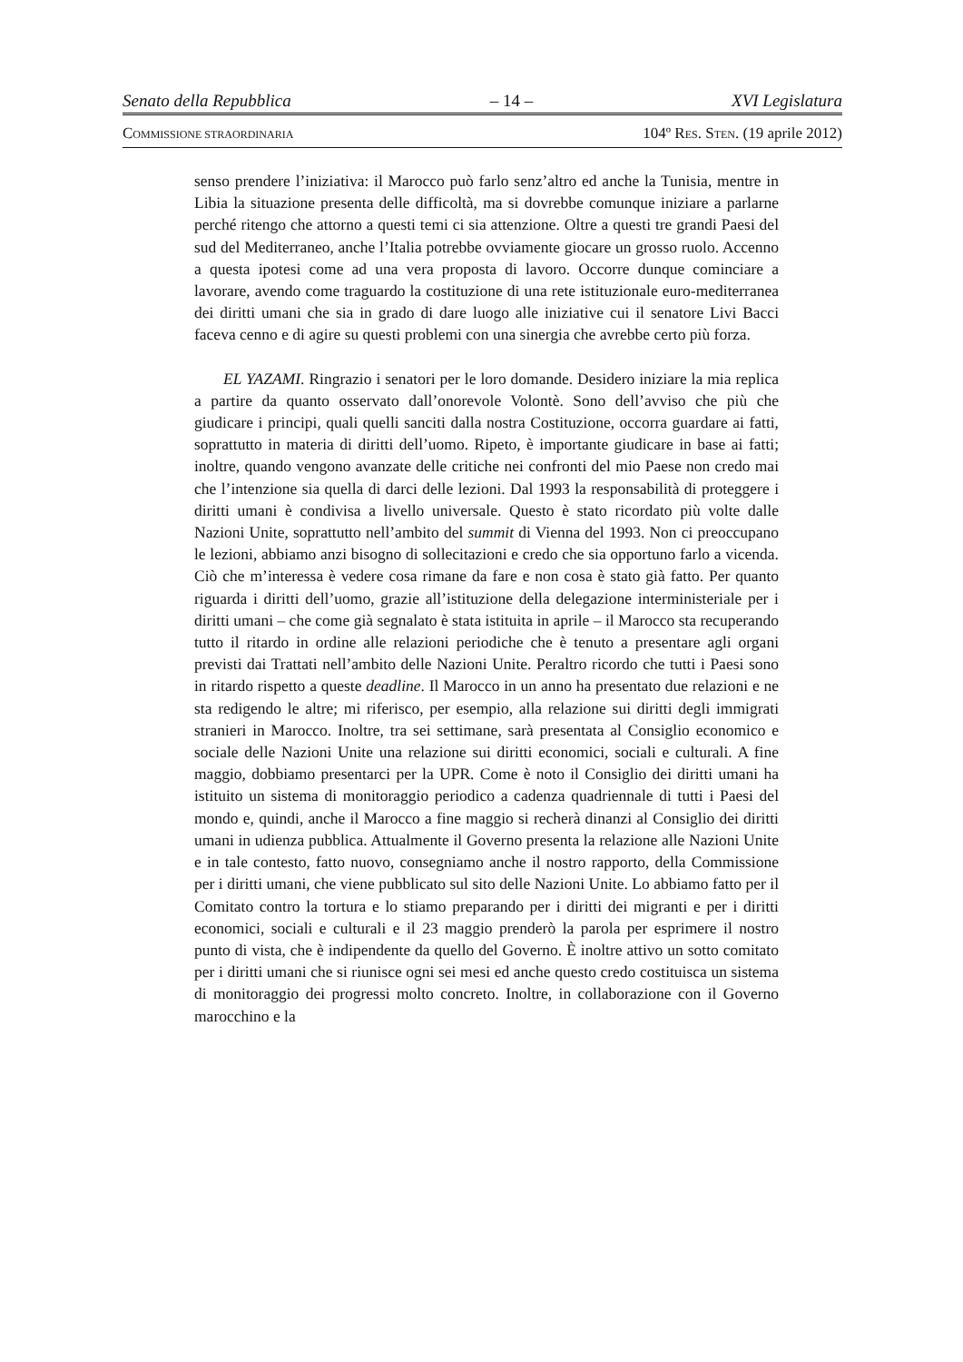Senato della Repubblica – 14 – XVI Legislatura
COMMISSIONE STRAORDINARIA 104º RES. STEN. (19 aprile 2012)
senso prendere l’iniziativa: il Marocco può farlo senz’altro ed anche la Tunisia, mentre in Libia la situazione presenta delle difficoltà, ma si dovrebbe comunque iniziare a parlarne perché ritengo che attorno a questi temi ci sia attenzione. Oltre a questi tre grandi Paesi del sud del Mediterraneo, anche l’Italia potrebbe ovviamente giocare un grosso ruolo. Accenno a questa ipotesi come ad una vera proposta di lavoro. Occorre dunque cominciare a lavorare, avendo come traguardo la costituzione di una rete istituzionale euro-mediterranea dei diritti umani che sia in grado di dare luogo alle iniziative cui il senatore Livi Bacci faceva cenno e di agire su questi problemi con una sinergia che avrebbe certo più forza.
EL YAZAMI. Ringrazio i senatori per le loro domande. Desidero iniziare la mia replica a partire da quanto osservato dall’onorevole Volontè. Sono dell’avviso che più che giudicare i principi, quali quelli sanciti dalla nostra Costituzione, occorra guardare ai fatti, soprattutto in materia di diritti dell’uomo. Ripeto, è importante giudicare in base ai fatti; inoltre, quando vengono avanzate delle critiche nei confronti del mio Paese non credo mai che l’intenzione sia quella di darci delle lezioni. Dal 1993 la responsabilità di proteggere i diritti umani è condivisa a livello universale. Questo è stato ricordato più volte dalle Nazioni Unite, soprattutto nell’ambito del summit di Vienna del 1993. Non ci preoccupano le lezioni, abbiamo anzi bisogno di sollecitazioni e credo che sia opportuno farlo a vicenda. Ciò che m’interessa è vedere cosa rimane da fare e non cosa è stato già fatto. Per quanto riguarda i diritti dell’uomo, grazie all’istituzione della delegazione interministeriale per i diritti umani – che come già segnalato è stata istituita in aprile – il Marocco sta recuperando tutto il ritardo in ordine alle relazioni periodiche che è tenuto a presentare agli organi previsti dai Trattati nell’ambito delle Nazioni Unite. Peraltro ricordo che tutti i Paesi sono in ritardo rispetto a queste deadline. Il Marocco in un anno ha presentato due relazioni e ne sta redigendo le altre; mi riferisco, per esempio, alla relazione sui diritti degli immigrati stranieri in Marocco. Inoltre, tra sei settimane, sarà presentata al Consiglio economico e sociale delle Nazioni Unite una relazione sui diritti economici, sociali e culturali. A fine maggio, dobbiamo presentarci per la UPR. Come è noto il Consiglio dei diritti umani ha istituito un sistema di monitoraggio periodico a cadenza quadriennale di tutti i Paesi del mondo e, quindi, anche il Marocco a fine maggio si recherà dinanzi al Consiglio dei diritti umani in udienza pubblica. Attualmente il Governo presenta la relazione alle Nazioni Unite e in tale contesto, fatto nuovo, consegniamo anche il nostro rapporto, della Commissione per i diritti umani, che viene pubblicato sul sito delle Nazioni Unite. Lo abbiamo fatto per il Comitato contro la tortura e lo stiamo preparando per i diritti dei migranti e per i diritti economici, sociali e culturali e il 23 maggio prenderò la parola per esprimere il nostro punto di vista, che è indipendente da quello del Governo. È inoltre attivo un sotto comitato per i diritti umani che si riunisce ogni sei mesi ed anche questo credo costituisca un sistema di monitoraggio dei progressi molto concreto. Inoltre, in collaborazione con il Governo marocchino e la